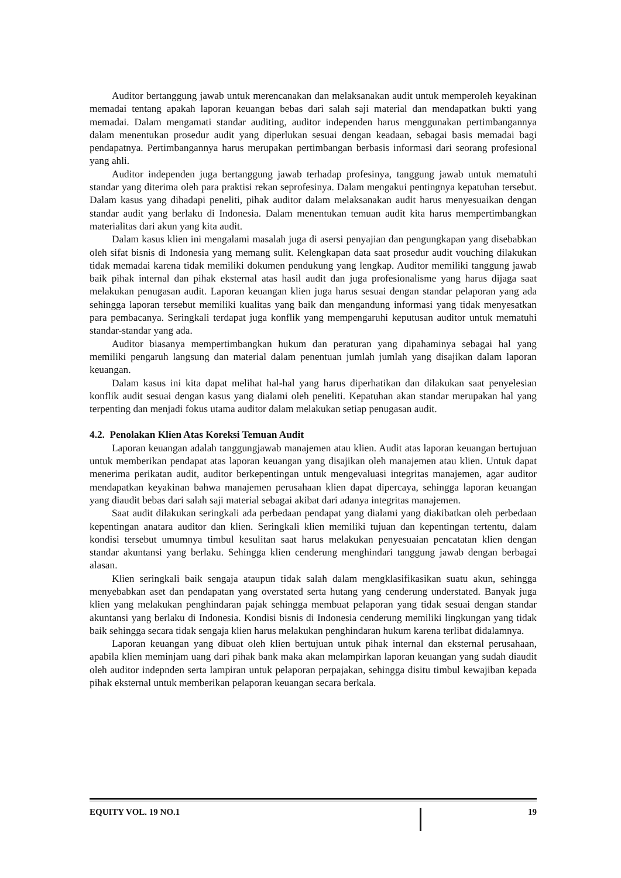Auditor bertanggung jawab untuk merencanakan dan melaksanakan audit untuk memperoleh keyakinan memadai tentang apakah laporan keuangan bebas dari salah saji material dan mendapatkan bukti yang memadai. Dalam mengamati standar auditing, auditor independen harus menggunakan pertimbangannya dalam menentukan prosedur audit yang diperlukan sesuai dengan keadaan, sebagai basis memadai bagi pendapatnya. Pertimbangannya harus merupakan pertimbangan berbasis informasi dari seorang profesional yang ahli.
Auditor independen juga bertanggung jawab terhadap profesinya, tanggung jawab untuk mematuhi standar yang diterima oleh para praktisi rekan seprofesinya. Dalam mengakui pentingnya kepatuhan tersebut. Dalam kasus yang dihadapi peneliti, pihak auditor dalam melaksanakan audit harus menyesuaikan dengan standar audit yang berlaku di Indonesia. Dalam menentukan temuan audit kita harus mempertimbangkan materialitas dari akun yang kita audit.
Dalam kasus klien ini mengalami masalah juga di asersi penyajian dan pengungkapan yang disebabkan oleh sifat bisnis di Indonesia yang memang sulit. Kelengkapan data saat prosedur audit vouching dilakukan tidak memadai karena tidak memiliki dokumen pendukung yang lengkap. Auditor memiliki tanggung jawab baik pihak internal dan pihak eksternal atas hasil audit dan juga profesionalisme yang harus dijaga saat melakukan penugasan audit. Laporan keuangan klien juga harus sesuai dengan standar pelaporan yang ada sehingga laporan tersebut memiliki kualitas yang baik dan mengandung informasi yang tidak menyesatkan para pembacanya. Seringkali terdapat juga konflik yang mempengaruhi keputusan auditor untuk mematuhi standar-standar yang ada.
Auditor biasanya mempertimbangkan hukum dan peraturan yang dipahaminya sebagai hal yang memiliki pengaruh langsung dan material dalam penentuan jumlah jumlah yang disajikan dalam laporan keuangan.
Dalam kasus ini kita dapat melihat hal-hal yang harus diperhatikan dan dilakukan saat penyelesian konflik audit sesuai dengan kasus yang dialami oleh peneliti. Kepatuhan akan standar merupakan hal yang terpenting dan menjadi fokus utama auditor dalam melakukan setiap penugasan audit.
4.2. Penolakan Klien Atas Koreksi Temuan Audit
Laporan keuangan adalah tanggungjawab manajemen atau klien. Audit atas laporan keuangan bertujuan untuk memberikan pendapat atas laporan keuangan yang disajikan oleh manajemen atau klien. Untuk dapat menerima perikatan audit, auditor berkepentingan untuk mengevaluasi integritas manajemen, agar auditor mendapatkan keyakinan bahwa manajemen perusahaan klien dapat dipercaya, sehingga laporan keuangan yang diaudit bebas dari salah saji material sebagai akibat dari adanya integritas manajemen.
Saat audit dilakukan seringkali ada perbedaan pendapat yang dialami yang diakibatkan oleh perbedaan kepentingan anatara auditor dan klien. Seringkali klien memiliki tujuan dan kepentingan tertentu, dalam kondisi tersebut umumnya timbul kesulitan saat harus melakukan penyesuaian pencatatan klien dengan standar akuntansi yang berlaku. Sehingga klien cenderung menghindari tanggung jawab dengan berbagai alasan.
Klien seringkali baik sengaja ataupun tidak salah dalam mengklasifikasikan suatu akun, sehingga menyebabkan aset dan pendapatan yang overstated serta hutang yang cenderung understated. Banyak juga klien yang melakukan penghindaran pajak sehingga membuat pelaporan yang tidak sesuai dengan standar akuntansi yang berlaku di Indonesia. Kondisi bisnis di Indonesia cenderung memiliki lingkungan yang tidak baik sehingga secara tidak sengaja klien harus melakukan penghindaran hukum karena terlibat didalamnya.
Laporan keuangan yang dibuat oleh klien bertujuan untuk pihak internal dan eksternal perusahaan, apabila klien meminjam uang dari pihak bank maka akan melampirkan laporan keuangan yang sudah diaudit oleh auditor indepnden serta lampiran untuk pelaporan perpajakan, sehingga disitu timbul kewajiban kepada pihak eksternal untuk memberikan pelaporan keuangan secara berkala.
EQUITY VOL. 19 NO.1 19